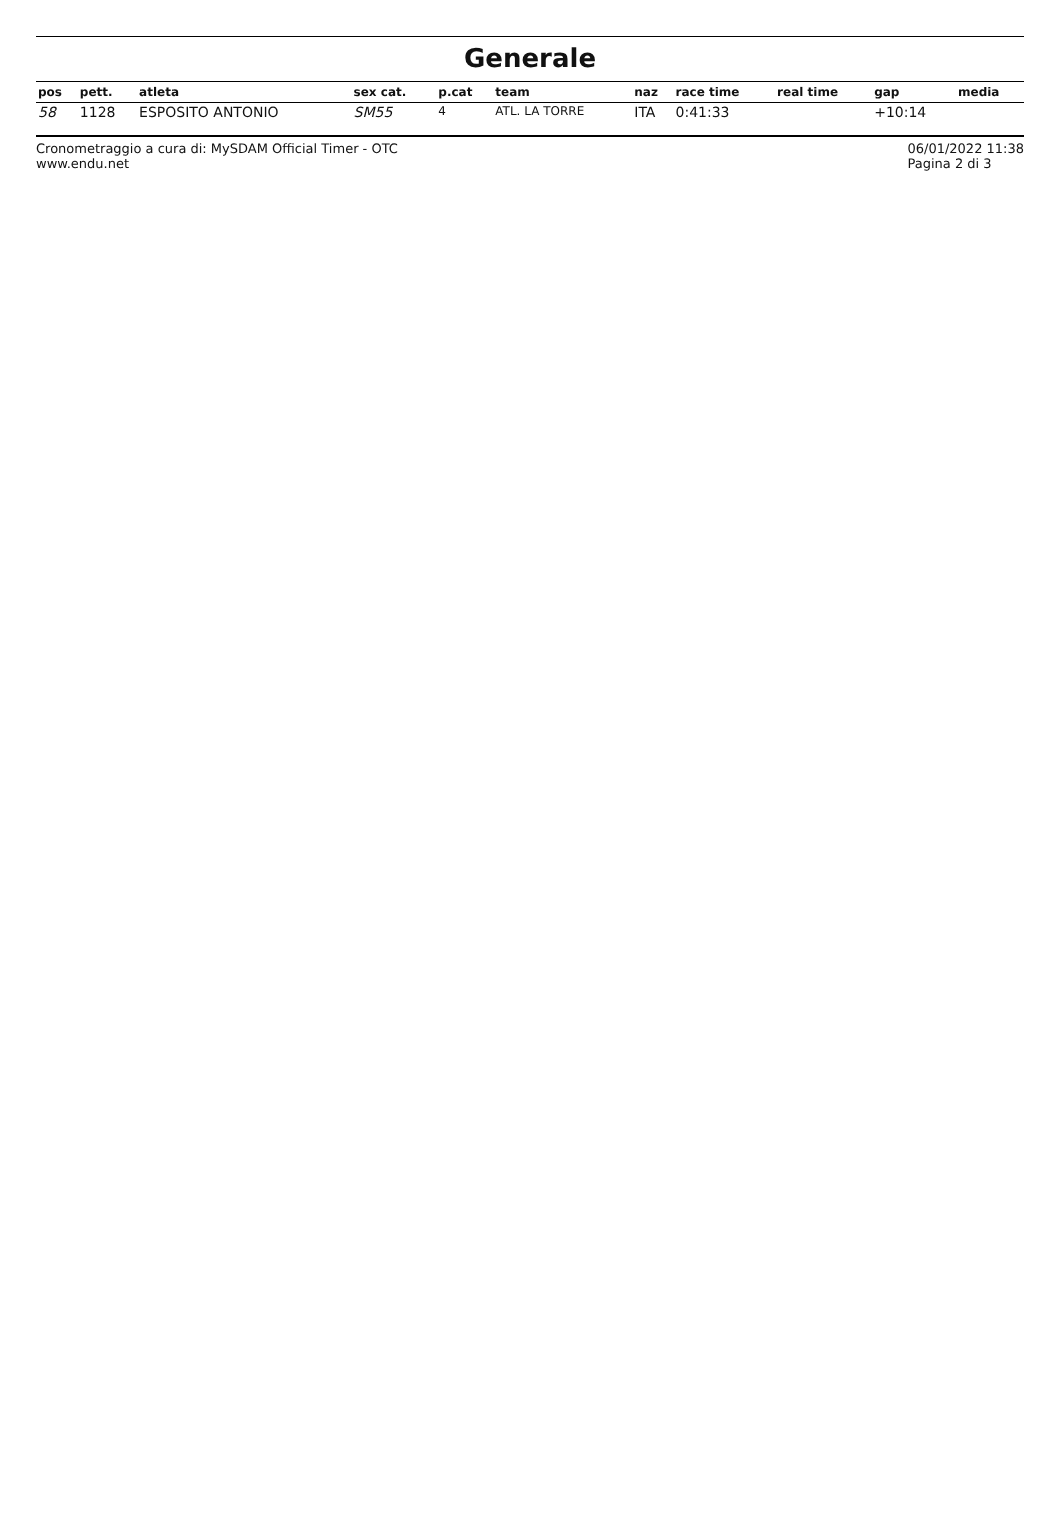Generale
| pos | pett. | atleta | sex cat. | p.cat | team | naz | race time | real time | gap | media |
| --- | --- | --- | --- | --- | --- | --- | --- | --- | --- | --- |
| 58 | 1128 | ESPOSITO ANTONIO | SM55 | 4 | ATL. LA TORRE | ITA | 0:41:33 | | +10:14 | |
Cronometraggio a cura di: MySDAM Official Timer - OTC
www.endu.net 06/01/2022 11:38
Pagina 2 di 3